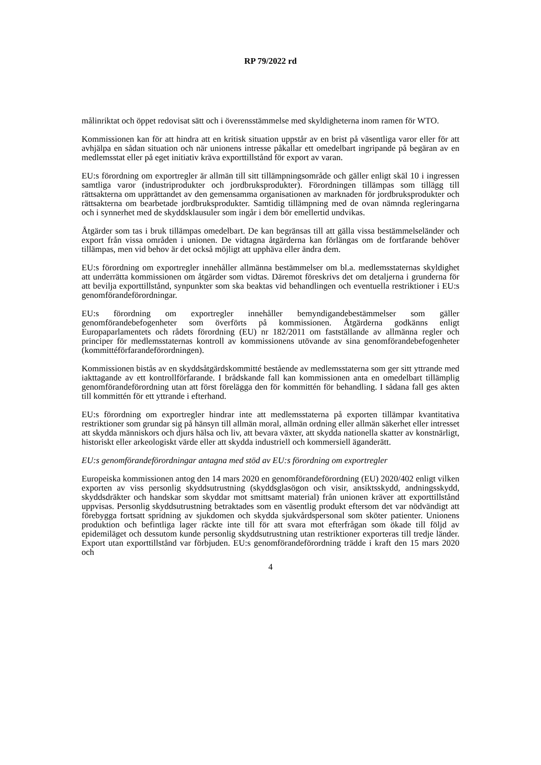RP 79/2022 rd
målinriktat och öppet redovisat sätt och i överensstämmelse med skyldigheterna inom ramen för WTO.
Kommissionen kan för att hindra att en kritisk situation uppstår av en brist på väsentliga varor eller för att avhjälpa en sådan situation och när unionens intresse påkallar ett omedelbart ingripande på begäran av en medlemsstat eller på eget initiativ kräva exporttillstånd för export av varan.
EU:s förordning om exportregler är allmän till sitt tillämpningsområde och gäller enligt skäl 10 i ingressen samtliga varor (industriprodukter och jordbruksprodukter). Förordningen tillämpas som tillägg till rättsakterna om upprättandet av den gemensamma organisationen av marknaden för jordbruksprodukter och rättsakterna om bearbetade jordbruksprodukter. Samtidig tillämpning med de ovan nämnda regleringarna och i synnerhet med de skyddsklausuler som ingår i dem bör emellertid undvikas.
Åtgärder som tas i bruk tillämpas omedelbart. De kan begränsas till att gälla vissa bestämmelseländer och export från vissa områden i unionen. De vidtagna åtgärderna kan förlängas om de fortfarande behöver tillämpas, men vid behov är det också möjligt att upphäva eller ändra dem.
EU:s förordning om exportregler innehåller allmänna bestämmelser om bl.a. medlemsstaternas skyldighet att underrätta kommissionen om åtgärder som vidtas. Däremot föreskrivs det om detaljerna i grunderna för att bevilja exporttillstånd, synpunkter som ska beaktas vid behandlingen och eventuella restriktioner i EU:s genomförandeförordningar.
EU:s förordning om exportregler innehåller bemyndigandebestämmelser som gäller genomförandebefogenheter som överförts på kommissionen. Åtgärderna godkänns enligt Europaparlamentets och rådets förordning (EU) nr 182/2011 om fastställande av allmänna regler och principer för medlemsstaternas kontroll av kommissionens utövande av sina genomförandebefogenheter (kommittéförfarandeförordningen).
Kommissionen bistås av en skyddsåtgärdskommitté bestående av medlemsstaterna som ger sitt yttrande med iakttagande av ett kontrollförfarande. I brådskande fall kan kommissionen anta en omedelbart tillämplig genomförandeförordning utan att först förelägga den för kommittén för behandling. I sådana fall ges akten till kommittén för ett yttrande i efterhand.
EU:s förordning om exportregler hindrar inte att medlemsstaterna på exporten tillämpar kvantitativa restriktioner som grundar sig på hänsyn till allmän moral, allmän ordning eller allmän säkerhet eller intresset att skydda människors och djurs hälsa och liv, att bevara växter, att skydda nationella skatter av konstnärligt, historiskt eller arkeologiskt värde eller att skydda industriell och kommersiell äganderätt.
EU:s genomförandeförordningar antagna med stöd av EU:s förordning om exportregler
Europeiska kommissionen antog den 14 mars 2020 en genomförandeförordning (EU) 2020/402 enligt vilken exporten av viss personlig skyddsutrustning (skyddsglasögon och visir, ansiktsskydd, andningsskydd, skyddsdräkter och handskar som skyddar mot smittsamt material) från unionen kräver att exporttillstånd uppvisas. Personlig skyddsutrustning betraktades som en väsentlig produkt eftersom det var nödvändigt att förebygga fortsatt spridning av sjukdomen och skydda sjukvårdspersonal som sköter patienter. Unionens produktion och befintliga lager räckte inte till för att svara mot efterfrågan som ökade till följd av epidemiläget och dessutom kunde personlig skyddsutrustning utan restriktioner exporteras till tredje länder. Export utan exporttillstånd var förbjuden. EU:s genomförandeförordning trädde i kraft den 15 mars 2020 och
4